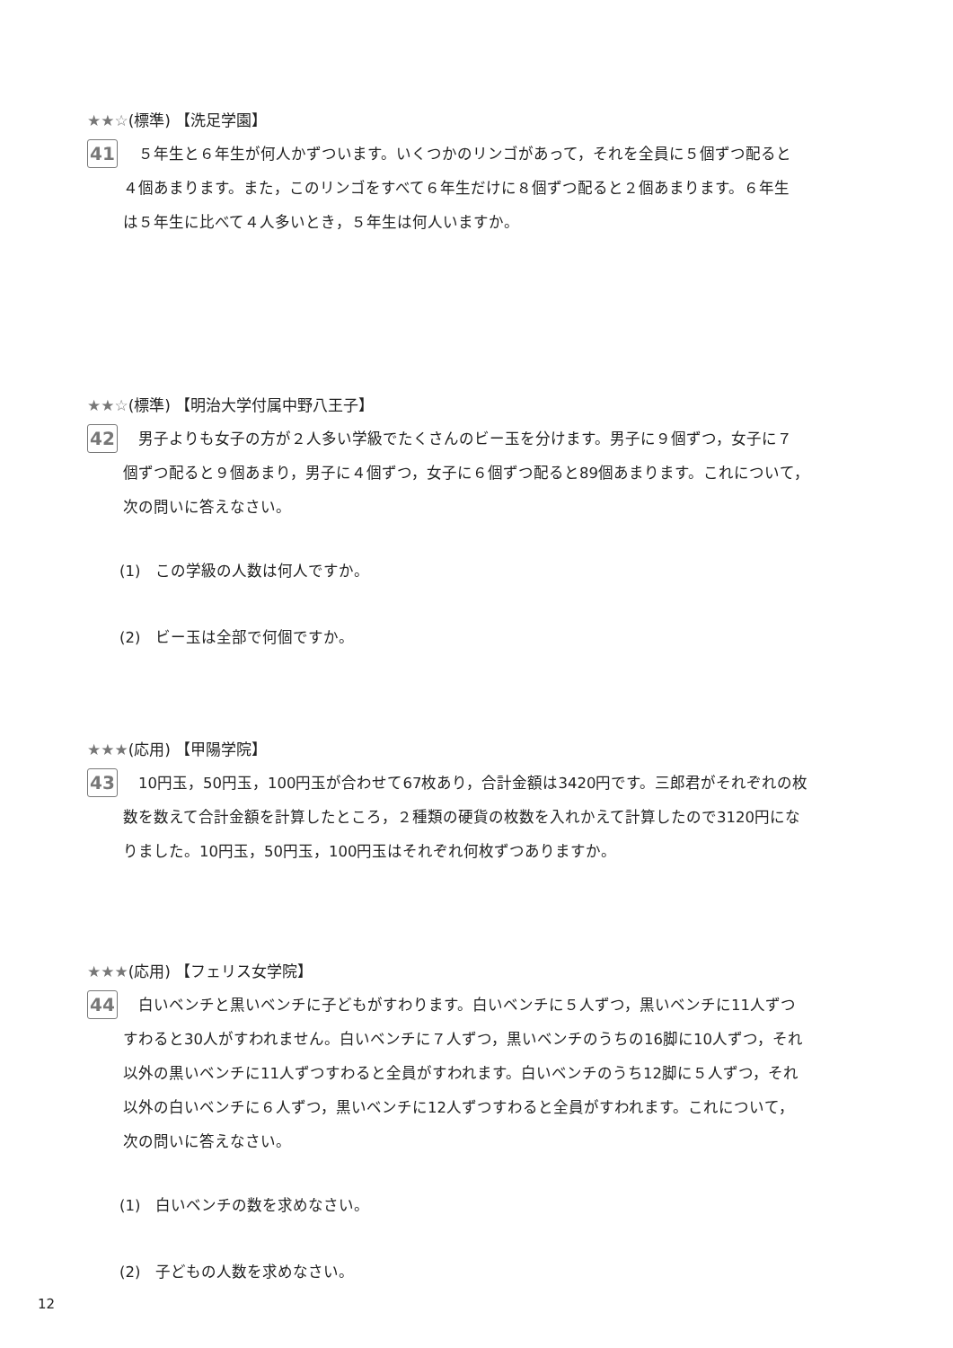★★☆(標準) 【洗足学園】
41
　５年生と６年生が何人かずついます。いくつかのリンゴがあって，それを全員に５個ずつ配ると
４個あまります。また，このリンゴをすべて６年生だけに８個ずつ配ると２個あまります。６年生
は５年生に比べて４人多いとき，５年生は何人いますか。
★★☆(標準) 【明治大学付属中野八王子】
42
　男子よりも女子の方が２人多い学級でたくさんのビー玉を分けます。男子に９個ずつ，女子に７
個ずつ配ると９個あまり，男子に４個ずつ，女子に６個ずつ配ると89個あまります。これについて，
次の問いに答えなさい。
(1)　この学級の人数は何人ですか。
(2)　ビー玉は全部で何個ですか。
★★★(応用) 【甲陽学院】
43
　10円玉，50円玉，100円玉が合わせて67枚あり，合計金額は3420円です。三郎君がそれぞれの枚
数を数えて合計金額を計算したところ，２種類の硬貨の枚数を入れかえて計算したので3120円にな
りました。10円玉，50円玉，100円玉はそれぞれ何枚ずつありますか。
★★★(応用) 【フェリス女学院】
44
　白いベンチと黒いベンチに子どもがすわります。白いベンチに５人ずつ，黒いベンチに11人ずつ
すわると30人がすわれません。白いベンチに７人ずつ，黒いベンチのうちの16脚に10人ずつ，それ
以外の黒いベンチに11人ずつすわると全員がすわれます。白いベンチのうち12脚に５人ずつ，それ
以外の白いベンチに６人ずつ，黒いベンチに12人ずつすわると全員がすわれます。これについて，
次の問いに答えなさい。
(1)　白いベンチの数を求めなさい。
(2)　子どもの人数を求めなさい。
12